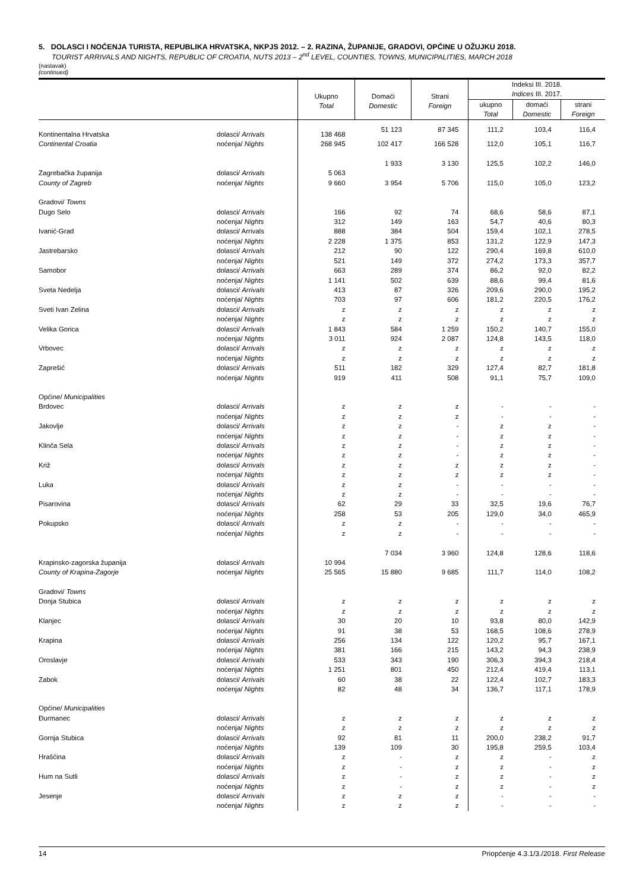5. DOLASCI I NOĆENJA TURISTA, REPUBLIKA HRVATSKA, NKPJS 2012. – 2. RAZINA, ŽUPANIJE, GRADOVI, OPĆINE U OŽUJKU 2018.
TOURIST ARRIVALS AND NIGHTS, REPUBLIC OF CROATIA, NUTS 2013 – 2<sup>nd</sup> LEVEL, COUNTIES, TOWNS, MUNICIPALITIES, MARCH 2018
(nastavak)
(continued)
| | | Ukupno Total | Domaći Domestic | Strani Foreign | Indeksi III. 2018. Indices III. 2017. | | |
| --- | --- | --- | --- | --- | --- | --- | --- |
| | | | | | ukupno Total | domaći Domestic | strani Foreign |
| Kontinentalna Hrvatska | dolasci/ Arrivals | 138 468 | 51 123 | 87 345 | 111,2 | 103,4 | 116,4 |
| Continental Croatia | noćenja/ Nights | 268 945 | 102 417 | 166 528 | 112,0 | 105,1 | 116,7 |
| Zagrebačka županija | dolasci/ Arrivals | 5 063 | 1 933 | 3 130 | 125,5 | 102,2 | 146,0 |
| County of Zagreb | noćenja/ Nights | 9 660 | 3 954 | 5 706 | 115,0 | 105,0 | 123,2 |
| Gradovi/ Towns | | | | | | | |
| Dugo Selo | dolasci/ Arrivals | 166 | 92 | 74 | 68,6 | 58,6 | 87,1 |
| | noćenja/ Nights | 312 | 149 | 163 | 54,7 | 40,6 | 80,3 |
| Ivanić-Grad | dolasci/ Arrivals | 888 | 384 | 504 | 159,4 | 102,1 | 278,5 |
| | noćenja/ Nights | 2 228 | 1 375 | 853 | 131,2 | 122,9 | 147,3 |
| Jastrebarsko | dolasci/ Arrivals | 212 | 90 | 122 | 290,4 | 169,8 | 610,0 |
| | noćenja/ Nights | 521 | 149 | 372 | 274,2 | 173,3 | 357,7 |
| Samobor | dolasci/ Arrivals | 663 | 289 | 374 | 86,2 | 92,0 | 82,2 |
| | noćenja/ Nights | 1 141 | 502 | 639 | 88,6 | 99,4 | 81,6 |
| Sveta Nedelja | dolasci/ Arrivals | 413 | 87 | 326 | 209,6 | 290,0 | 195,2 |
| | noćenja/ Nights | 703 | 97 | 606 | 181,2 | 220,5 | 176,2 |
| Sveti Ivan Zelina | dolasci/ Arrivals | z | z | z | z | z | z |
| | noćenja/ Nights | z | z | z | z | z | z |
| Velika Gorica | dolasci/ Arrivals | 1 843 | 584 | 1 259 | 150,2 | 140,7 | 155,0 |
| | noćenja/ Nights | 3 011 | 924 | 2 087 | 124,8 | 143,5 | 118,0 |
| Vrbovec | dolasci/ Arrivals | z | z | z | z | z | z |
| | noćenja/ Nights | z | z | z | z | z | z |
| Zaprešić | dolasci/ Arrivals | 511 | 182 | 329 | 127,4 | 82,7 | 181,8 |
| | noćenja/ Nights | 919 | 411 | 508 | 91,1 | 75,7 | 109,0 |
| Općine/ Municipalities | | | | | | | |
| Brdovec | dolasci/ Arrivals | z | z | z | - | - | - |
| | noćenja/ Nights | z | z | z | - | - | - |
| Jakovlje | dolasci/ Arrivals | z | z | - | z | z | - |
| | noćenja/ Nights | z | z | - | z | z | - |
| Klinča Sela | dolasci/ Arrivals | z | z | - | z | z | - |
| | noćenja/ Nights | z | z | - | z | z | - |
| Križ | dolasci/ Arrivals | z | z | z | z | z | - |
| | noćenja/ Nights | z | z | z | z | z | - |
| Luka | dolasci/ Arrivals | z | z | - | - | - | - |
| | noćenja/ Nights | z | z | - | - | - | - |
| Pisarovina | dolasci/ Arrivals | 62 | 29 | 33 | 32,5 | 19,6 | 76,7 |
| | noćenja/ Nights | 258 | 53 | 205 | 129,0 | 34,0 | 465,9 |
| Pokupsko | dolasci/ Arrivals | z | z | - | - | - | - |
| | noćenja/ Nights | z | z | - | - | - | - |
| Krapinsko-zagorska županija | dolasci/ Arrivals | 10 994 | 7 034 | 3 960 | 124,8 | 128,6 | 118,6 |
| County of Krapina-Zagorje | noćenja/ Nights | 25 565 | 15 880 | 9 685 | 111,7 | 114,0 | 108,2 |
| Gradovi/ Towns | | | | | | | |
| Donja Stubica | dolasci/ Arrivals | z | z | z | z | z | z |
| | noćenja/ Nights | z | z | z | z | z | z |
| Klanjec | dolasci/ Arrivals | 30 | 20 | 10 | 93,8 | 80,0 | 142,9 |
| | noćenja/ Nights | 91 | 38 | 53 | 168,5 | 108,6 | 278,9 |
| Krapina | dolasci/ Arrivals | 256 | 134 | 122 | 120,2 | 95,7 | 167,1 |
| | noćenja/ Nights | 381 | 166 | 215 | 143,2 | 94,3 | 238,9 |
| Oroslavje | dolasci/ Arrivals | 533 | 343 | 190 | 306,3 | 394,3 | 218,4 |
| | noćenja/ Nights | 1 251 | 801 | 450 | 212,4 | 419,4 | 113,1 |
| Zabok | dolasci/ Arrivals | 60 | 38 | 22 | 122,4 | 102,7 | 183,3 |
| | noćenja/ Nights | 82 | 48 | 34 | 136,7 | 117,1 | 178,9 |
| Općine/ Municipalities | | | | | | | |
| Đurmanec | dolasci/ Arrivals | z | z | z | z | z | z |
| | noćenja/ Nights | z | z | z | z | z | z |
| Gornja Stubica | dolasci/ Arrivals | 92 | 81 | 11 | 200,0 | 238,2 | 91,7 |
| | noćenja/ Nights | 139 | 109 | 30 | 195,8 | 259,5 | 103,4 |
| Hrašćina | dolasci/ Arrivals | z | - | z | z | - | z |
| | noćenja/ Nights | z | - | z | z | - | z |
| Hum na Sutli | dolasci/ Arrivals | z | - | z | z | - | z |
| | noćenja/ Nights | z | - | z | z | - | z |
| Jesenje | dolasci/ Arrivals | z | z | z | - | - | - |
| | noćenja/ Nights | z | z | z | - | - | - |
14 Priopćenje 4.3.1/3./2018. First Release